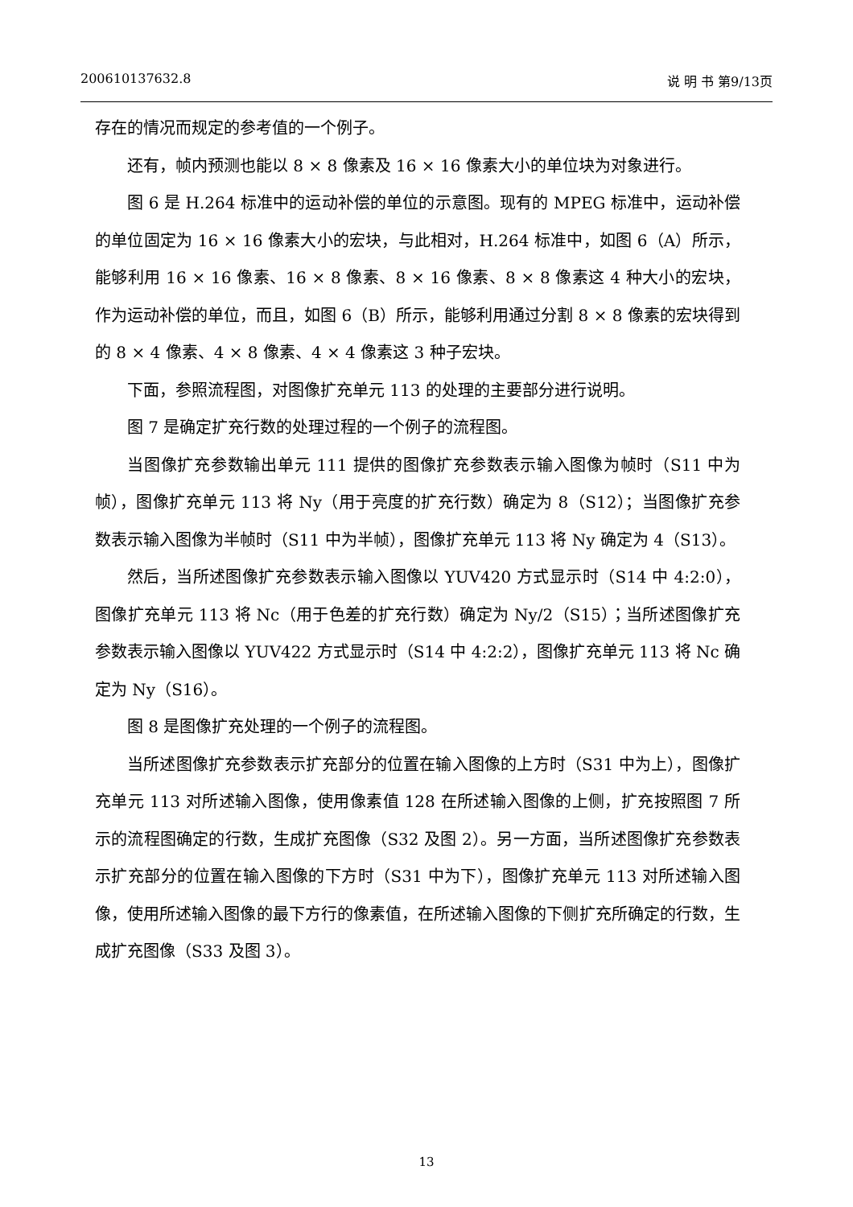200610137632.8 说 明 书 第9/13页
存在的情况而规定的参考值的一个例子。
还有，帧内预测也能以 8 × 8 像素及 16 × 16 像素大小的单位块为对象进行。
图 6 是 H.264 标准中的运动补偿的单位的示意图。现有的 MPEG 标准中，运动补偿的单位固定为 16 × 16 像素大小的宏块，与此相对，H.264 标准中，如图 6（A）所示，能够利用 16 × 16 像素、16 × 8 像素、8 × 16 像素、8 × 8 像素这 4 种大小的宏块，作为运动补偿的单位，而且，如图 6（B）所示，能够利用通过分割 8 × 8 像素的宏块得到的 8 × 4 像素、4 × 8 像素、4 × 4 像素这 3 种子宏块。
下面，参照流程图，对图像扩充单元 113 的处理的主要部分进行说明。
图 7 是确定扩充行数的处理过程的一个例子的流程图。
当图像扩充参数输出单元 111 提供的图像扩充参数表示输入图像为帧时（S11 中为帧），图像扩充单元 113 将 Ny（用于亮度的扩充行数）确定为 8（S12）；当图像扩充参数表示输入图像为半帧时（S11 中为半帧），图像扩充单元 113 将 Ny 确定为 4（S13）。
然后，当所述图像扩充参数表示输入图像以 YUV420 方式显示时（S14 中 4:2:0），图像扩充单元 113 将 Nc（用于色差的扩充行数）确定为 Ny/2（S15）；当所述图像扩充参数表示输入图像以 YUV422 方式显示时（S14 中 4:2:2），图像扩充单元 113 将 Nc 确定为 Ny（S16）。
图 8 是图像扩充处理的一个例子的流程图。
当所述图像扩充参数表示扩充部分的位置在输入图像的上方时（S31 中为上），图像扩充单元 113 对所述输入图像，使用像素值 128 在所述输入图像的上侧，扩充按照图 7 所示的流程图确定的行数，生成扩充图像（S32 及图 2）。另一方面，当所述图像扩充参数表示扩充部分的位置在输入图像的下方时（S31 中为下），图像扩充单元 113 对所述输入图像，使用所述输入图像的最下方行的像素值，在所述输入图像的下侧扩充所确定的行数，生成扩充图像（S33 及图 3）。
13